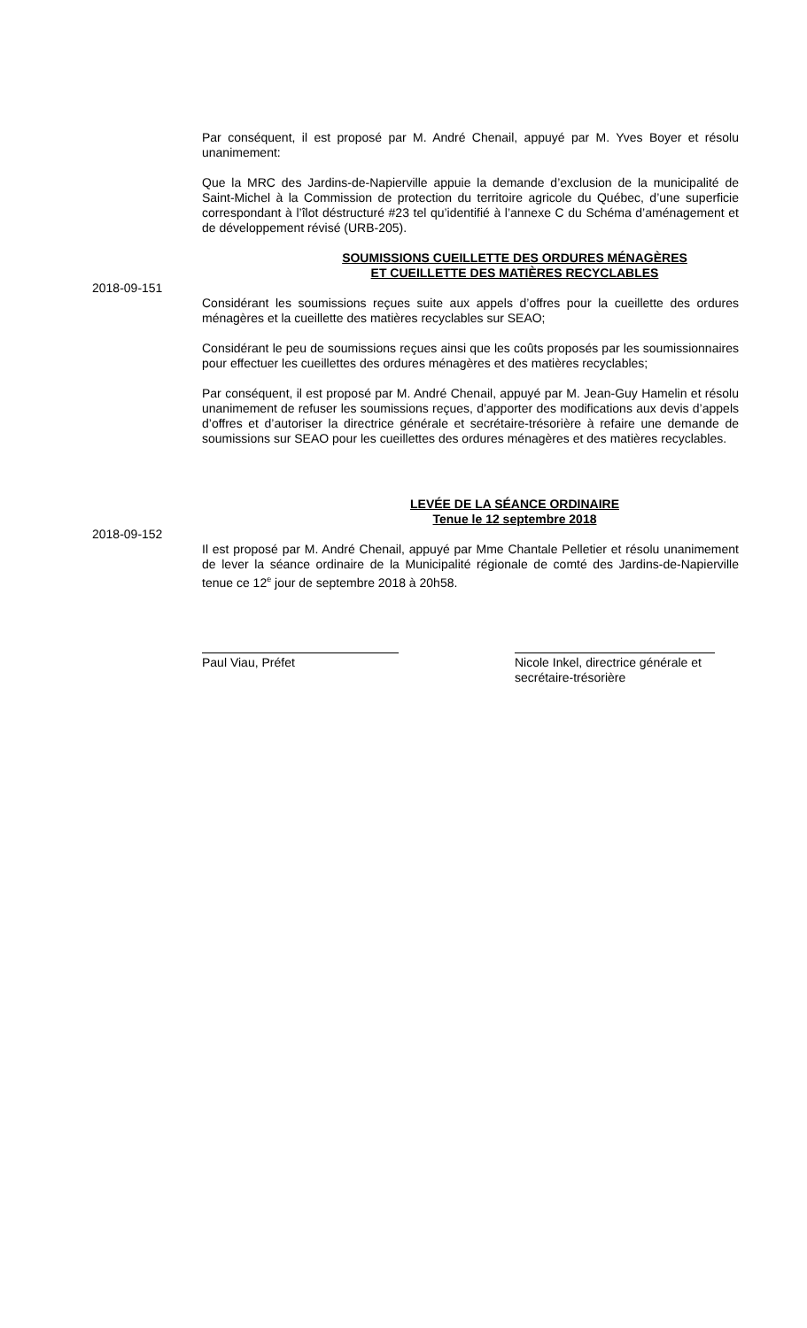Par conséquent, il est proposé par M. André Chenail, appuyé par M. Yves Boyer et résolu unanimement:
Que la MRC des Jardins-de-Napierville appuie la demande d’exclusion de la municipalité de Saint-Michel à la Commission de protection du territoire agricole du Québec, d’une superficie correspondant à l’îlot déstructuré #23 tel qu’identifié à l’annexe C du Schéma d’aménagement et de développement révisé (URB-205).
SOUMISSIONS CUEILLETTE DES ORDURES MÉNAGÈRES
ET CUEILLETTE DES MATIÈRES RECYCLABLES
2018-09-151
Considérant les soumissions reçues suite aux appels d’offres pour la cueillette des ordures ménagères et la cueillette des matières recyclables sur SEAO;
Considérant le peu de soumissions reçues ainsi que les coûts proposés par les soumissionnaires pour effectuer les cueillettes des ordures ménagères et des matières recyclables;
Par conséquent, il est proposé par M. André Chenail, appuyé par M. Jean-Guy Hamelin et résolu unanimement de refuser les soumissions reçues, d’apporter des modifications aux devis d’appels d’offres et d’autoriser la directrice générale et secrétaire-trésorière à refaire une demande de soumissions sur SEAO pour les cueillettes des ordures ménagères et des matières recyclables.
LEVÉE DE LA SÉANCE ORDINAIRE
Tenue le 12 septembre 2018
2018-09-152
Il est proposé par M. André Chenail, appuyé par Mme Chantale Pelletier et résolu unanimement de lever la séance ordinaire de la Municipalité régionale de comté des Jardins-de-Napierville tenue ce 12<sup>e</sup> jour de septembre 2018 à 20h58.
Paul Viau, Préfet Nicole Inkel, directrice générale et secrétaire-trésorière